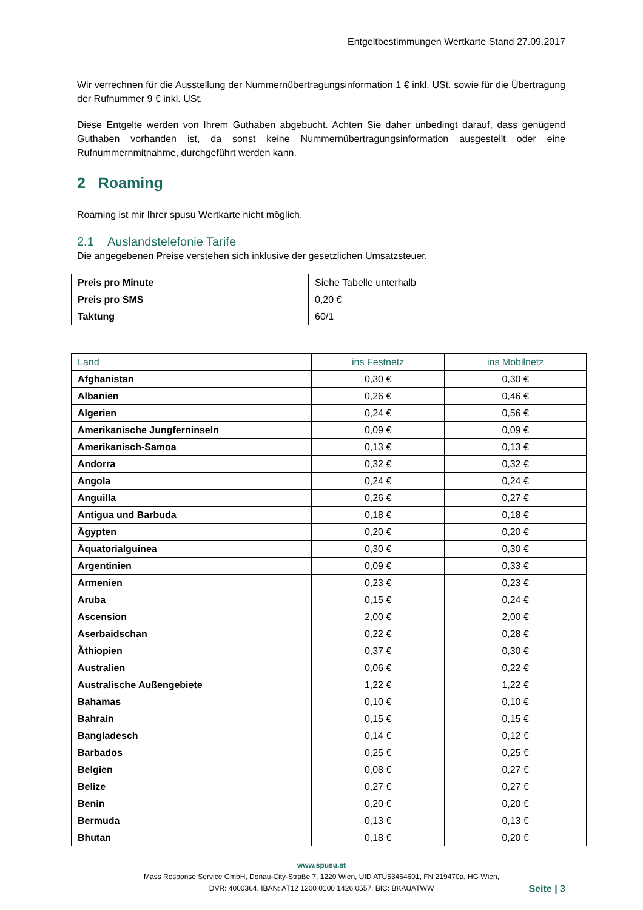Entgeltbestimmungen Wertkarte Stand 27.09.2017
Wir verrechnen für die Ausstellung der Nummernübertragungsinformation 1 € inkl. USt. sowie für die Übertragung der Rufnummer 9 € inkl. USt.
Diese Entgelte werden von Ihrem Guthaben abgebucht. Achten Sie daher unbedingt darauf, dass genügend Guthaben vorhanden ist, da sonst keine Nummernübertragungsinformation ausgestellt oder eine Rufnummernmitnahme, durchgeführt werden kann.
2 Roaming
Roaming ist mir Ihrer spusu Wertkarte nicht möglich.
2.1 Auslandstelefonie Tarife
Die angegebenen Preise verstehen sich inklusive der gesetzlichen Umsatzsteuer.
| Preis pro Minute | Siehe Tabelle unterhalb |
| Preis pro SMS | 0,20 € |
| Taktung | 60/1 |
| Land | ins Festnetz | ins Mobilnetz |
| --- | --- | --- |
| Afghanistan | 0,30 € | 0,30 € |
| Albanien | 0,26 € | 0,46 € |
| Algerien | 0,24 € | 0,56 € |
| Amerikanische Jungferninseln | 0,09 € | 0,09 € |
| Amerikanisch-Samoa | 0,13 € | 0,13 € |
| Andorra | 0,32 € | 0,32 € |
| Angola | 0,24 € | 0,24 € |
| Anguilla | 0,26 € | 0,27 € |
| Antigua und Barbuda | 0,18 € | 0,18 € |
| Ägypten | 0,20 € | 0,20 € |
| Äquatorialguinea | 0,30 € | 0,30 € |
| Argentinien | 0,09 € | 0,33 € |
| Armenien | 0,23 € | 0,23 € |
| Aruba | 0,15 € | 0,24 € |
| Ascension | 2,00 € | 2,00 € |
| Aserbaidschan | 0,22 € | 0,28 € |
| Äthiopien | 0,37 € | 0,30 € |
| Australien | 0,06 € | 0,22 € |
| Australische Außengebiete | 1,22 € | 1,22 € |
| Bahamas | 0,10 € | 0,10 € |
| Bahrain | 0,15 € | 0,15 € |
| Bangladesch | 0,14 € | 0,12 € |
| Barbados | 0,25 € | 0,25 € |
| Belgien | 0,08 € | 0,27 € |
| Belize | 0,27 € | 0,27 € |
| Benin | 0,20 € | 0,20 € |
| Bermuda | 0,13 € | 0,13 € |
| Bhutan | 0,18 € | 0,20 € |
www.spusu.at
Mass Response Service GmbH, Donau-City-Straße 7, 1220 Wien, UID ATU53464601, FN 219470a, HG Wien,
DVR: 4000364, IBAN: AT12 1200 0100 1426 0557, BIC: BKAUATWW Seite | 3